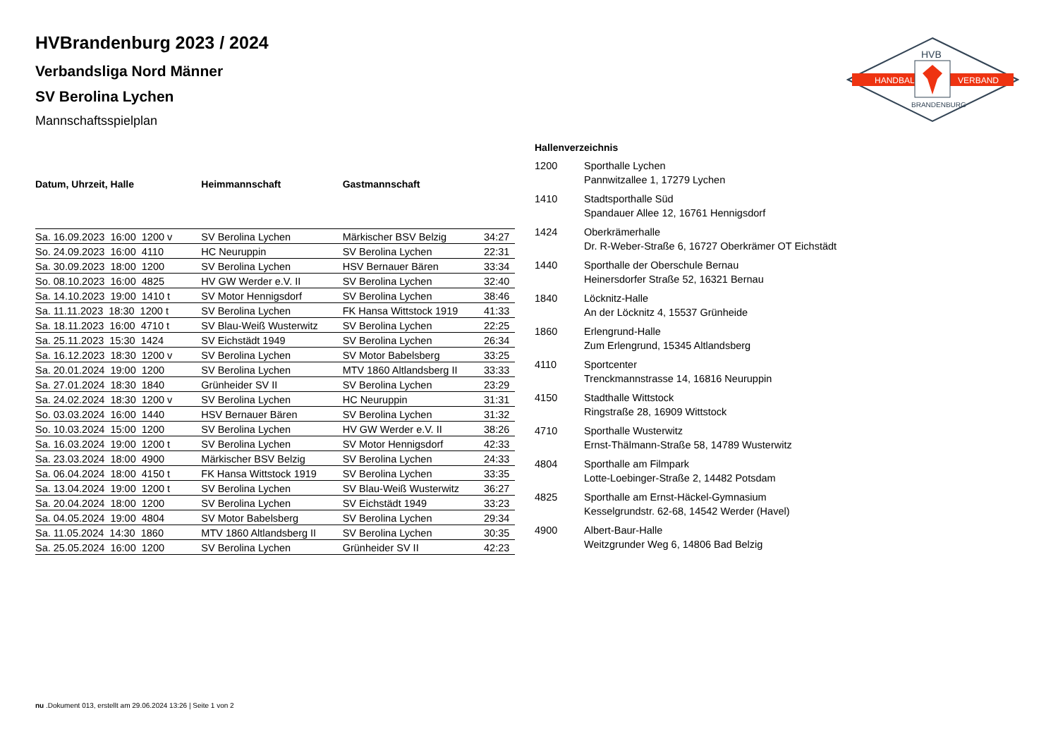HANDBALL
VERBAND
HVB
BRANDENBURG
HVBrandenburg 2023 / 2024
Verbandsliga Nord Männer
SV Berolina Lychen
Mannschaftsspielplan
| Datum, Uhrzeit, Halle | Heimmannschaft | Gastmannschaft | |
| --- | --- | --- | --- |
| Sa. 16.09.2023 16:00 1200 v | SV Berolina Lychen | Märkischer BSV Belzig | 34:27 |
| So. 24.09.2023 16:00 4110 | HC Neuruppin | SV Berolina Lychen | 22:31 |
| Sa. 30.09.2023 18:00 1200 | SV Berolina Lychen | HSV Bernauer Bären | 33:34 |
| So. 08.10.2023 16:00 4825 | HV GW Werder e.V. II | SV Berolina Lychen | 32:40 |
| Sa. 14.10.2023 19:00 1410 t | SV Motor Hennigsdorf | SV Berolina Lychen | 38:46 |
| Sa. 11.11.2023 18:30 1200 t | SV Berolina Lychen | FK Hansa Wittstock 1919 | 41:33 |
| Sa. 18.11.2023 16:00 4710 t | SV Blau-Weiß Wusterwitz | SV Berolina Lychen | 22:25 |
| Sa. 25.11.2023 15:30 1424 | SV Eichstädt 1949 | SV Berolina Lychen | 26:34 |
| Sa. 16.12.2023 18:30 1200 v | SV Berolina Lychen | SV Motor Babelsberg | 33:25 |
| Sa. 20.01.2024 19:00 1200 | SV Berolina Lychen | MTV 1860 Altlandsberg II | 33:33 |
| Sa. 27.01.2024 18:30 1840 | Grünheider SV II | SV Berolina Lychen | 23:29 |
| Sa. 24.02.2024 18:30 1200 v | SV Berolina Lychen | HC Neuruppin | 31:31 |
| So. 03.03.2024 16:00 1440 | HSV Bernauer Bären | SV Berolina Lychen | 31:32 |
| So. 10.03.2024 15:00 1200 | SV Berolina Lychen | HV GW Werder e.V. II | 38:26 |
| Sa. 16.03.2024 19:00 1200 t | SV Berolina Lychen | SV Motor Hennigsdorf | 42:33 |
| Sa. 23.03.2024 18:00 4900 | Märkischer BSV Belzig | SV Berolina Lychen | 24:33 |
| Sa. 06.04.2024 18:00 4150 t | FK Hansa Wittstock 1919 | SV Berolina Lychen | 33:35 |
| Sa. 13.04.2024 19:00 1200 t | SV Berolina Lychen | SV Blau-Weiß Wusterwitz | 36:27 |
| Sa. 20.04.2024 18:00 1200 | SV Berolina Lychen | SV Eichstädt 1949 | 33:23 |
| Sa. 04.05.2024 19:00 4804 | SV Motor Babelsberg | SV Berolina Lychen | 29:34 |
| Sa. 11.05.2024 14:30 1860 | MTV 1860 Altlandsberg II | SV Berolina Lychen | 30:35 |
| Sa. 25.05.2024 16:00 1200 | SV Berolina Lychen | Grünheider SV II | 42:23 |
| Hallenverzeichnis | |
| --- | --- |
| 1200 | Sporthalle Lychen Pannwitzallee 1, 17279 Lychen |
| 1410 | Stadtsporthalle Süd Spandauer Allee 12, 16761 Hennigsdorf |
| 1424 | Oberkrämerhalle Dr. R-Weber-Straße 6, 16727 Oberkrämer OT Eichstädt |
| 1440 | Sporthalle der Oberschule Bernau Heinersdorfer Straße 52, 16321 Bernau |
| 1840 | Löcknitz-Halle An der Löcknitz 4, 15537 Grünheide |
| 1860 | Erlengrund-Halle Zum Erlengrund, 15345 Altlandsberg |
| 4110 | Sportcenter Trenckmannstrasse 14, 16816 Neuruppin |
| 4150 | Stadthalle Wittstock Ringstraße 28, 16909 Wittstock |
| 4710 | Sporthalle Wusterwitz Ernst-Thälmann-Straße 58, 14789 Wusterwitz |
| 4804 | Sporthalle am Filmpark Lotte-Loebinger-Straße 2, 14482 Potsdam |
| 4825 | Sporthalle am Ernst-Häckel-Gymnasium Kesselgrundstr. 62-68, 14542 Werder (Havel) |
| 4900 | Albert-Baur-Halle Weitzgrunder Weg 6, 14806 Bad Belzig |
nu .Dokument 013, erstellt am 29.06.2024 13:26 | Seite 1 von 2